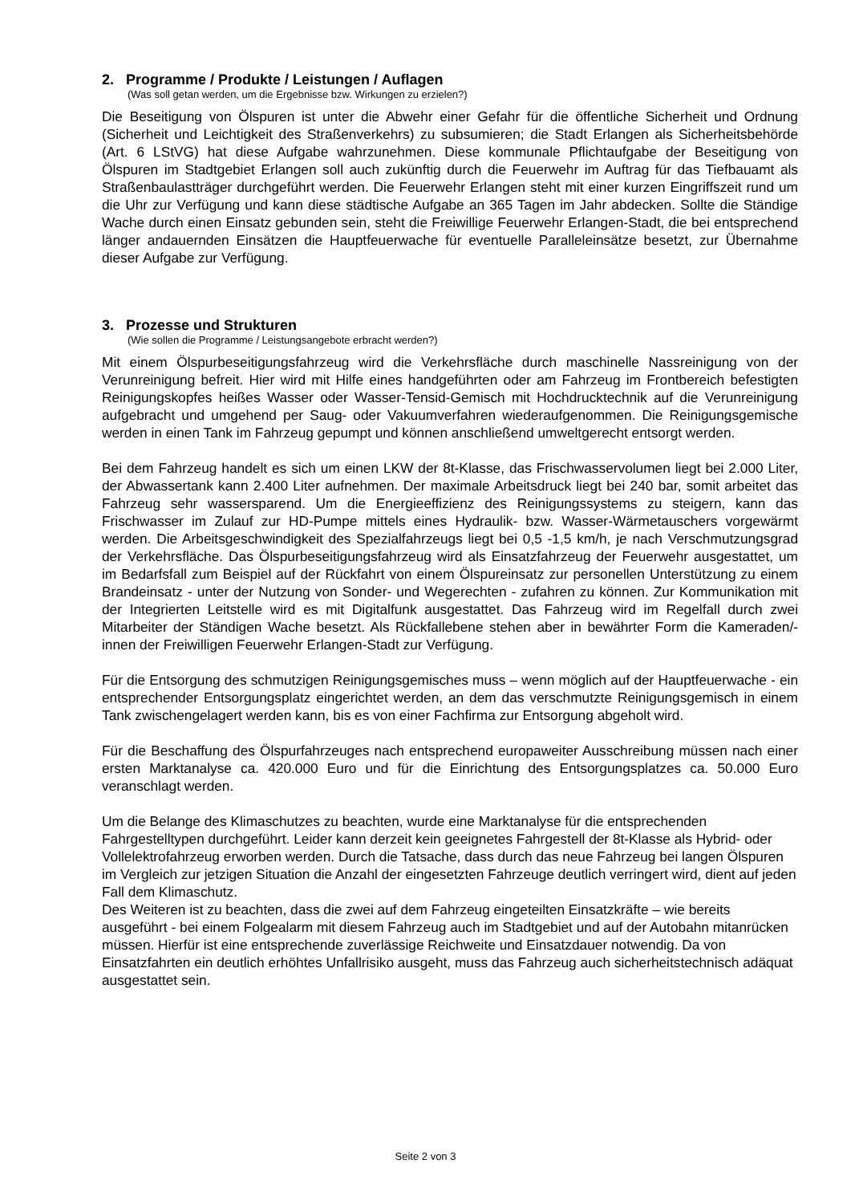2. Programme / Produkte / Leistungen / Auflagen
(Was soll getan werden, um die Ergebnisse bzw. Wirkungen zu erzielen?)
Die Beseitigung von Ölspuren ist unter die Abwehr einer Gefahr für die öffentliche Sicherheit und Ordnung (Sicherheit und Leichtigkeit des Straßenverkehrs) zu subsumieren; die Stadt Erlangen als Sicherheitsbehörde (Art. 6 LStVG) hat diese Aufgabe wahrzunehmen. Diese kommunale Pflicht­aufgabe der Beseitigung von Ölspuren im Stadtgebiet Erlangen soll auch zukünftig durch die Feu­erwehr im Auftrag für das Tiefbauamt als Straßenbaulastträger durchgeführt werden. Die Feuer­wehr Erlangen steht mit einer kurzen Eingriffszeit rund um die Uhr zur Verfügung und kann diese städtische Aufgabe an 365 Tagen im Jahr abdecken. Sollte die Ständige Wache durch einen Ein­satz gebunden sein, steht die Freiwillige Feuerwehr Erlangen-Stadt, die bei entsprechend länger andauernden Einsätzen die Hauptfeuerwache für eventuelle Paralleleinsätze besetzt, zur Über­nahme dieser Aufgabe zur Verfügung.
3. Prozesse und Strukturen
(Wie sollen die Programme / Leistungsangebote erbracht werden?)
Mit einem Ölspurbeseitigungsfahrzeug wird die Verkehrsfläche durch maschinelle Nassreinigung von der Verunreinigung befreit. Hier wird mit Hilfe eines handgeführten oder am Fahrzeug im Frontbereich befestigten Reinigungskopfes heißes Wasser oder Wasser-Tensid-Gemisch mit Hochdrucktechnik auf die Verunreinigung aufgebracht und umgehend per Saug- oder Vakuumver­fahren wiederaufgenommen. Die Reinigungsgemische werden in einen Tank im Fahrzeug ge­pumpt und können anschließend umweltgerecht entsorgt werden.
Bei dem Fahrzeug handelt es sich um einen LKW der 8t-Klasse, das Frischwasservolumen liegt bei 2.000 Liter, der Abwassertank kann 2.400 Liter aufnehmen. Der maximale Arbeitsdruck liegt bei 240 bar, somit arbeitet das Fahrzeug sehr wassersparend. Um die Energieeffizienz des Reini­gungssystems zu steigern, kann das Frischwasser im Zulauf zur HD-Pumpe mittels eines Hydrau­lik- bzw. Wasser-Wärmetauschers vorgewärmt werden. Die Arbeitsgeschwindigkeit des Spezial­fahrzeugs liegt bei 0,5 -1,5 km/h, je nach Verschmutzungsgrad der Verkehrsfläche. Das Ölspurbe­seitigungsfahrzeug wird als Einsatzfahrzeug der Feuerwehr ausgestattet, um im Bedarfsfall zum Beispiel auf der Rückfahrt von einem Ölspureinsatz zur personellen Unterstützung zu einem Brandeinsatz - unter der Nutzung von Sonder- und Wegerechten - zufahren zu können. Zur Kom­munikation mit der Integrierten Leitstelle wird es mit Digitalfunk ausgestattet. Das Fahrzeug wird im Regelfall durch zwei Mitarbeiter der Ständigen Wache besetzt. Als Rückfallebene stehen aber in bewährter Form die Kameraden/-innen der Freiwilligen Feuerwehr Erlangen-Stadt zur Verfügung.
Für die Entsorgung des schmutzigen Reinigungsgemisches muss – wenn möglich auf der Haupt­feuerwache - ein entsprechender Entsorgungsplatz eingerichtet werden, an dem das verschmutzte Reinigungsgemisch in einem Tank zwischengelagert werden kann, bis es von einer Fachfirma zur Entsorgung abgeholt wird.
Für die Beschaffung des Ölspurfahrzeuges nach entsprechend europaweiter Ausschreibung müs­sen nach einer ersten Marktanalyse ca. 420.000 Euro und für die Einrichtung des Entsorgungs­platzes ca. 50.000 Euro veranschlagt werden.
Um die Belange des Klimaschutzes zu beachten, wurde eine Marktanalyse für die entsprechenden Fahrgestelltypen durchgeführt. Leider kann derzeit kein geeignetes Fahrgestell der 8t-Klasse als Hybrid- oder Vollelektrofahrzeug erworben werden. Durch die Tatsache, dass durch das neue Fahrzeug bei langen Ölspuren im Vergleich zur jetzigen Situation die Anzahl der eingesetzten Fahrzeuge deutlich verringert wird, dient auf jeden Fall dem Klimaschutz.
Des Weiteren ist zu beachten, dass die zwei auf dem Fahrzeug eingeteilten Einsatzkräfte – wie bereits ausgeführt - bei einem Folgealarm mit diesem Fahrzeug auch im Stadtgebiet und auf der Autobahn mitanrücken müssen. Hierfür ist eine entsprechende zuverlässige Reichweite und Ein­satzdauer notwendig. Da von Einsatzfahrten ein deutlich erhöhtes Unfallrisiko ausgeht, muss das Fahrzeug auch sicherheitstechnisch adäquat ausgestattet sein.
Seite 2 von 3